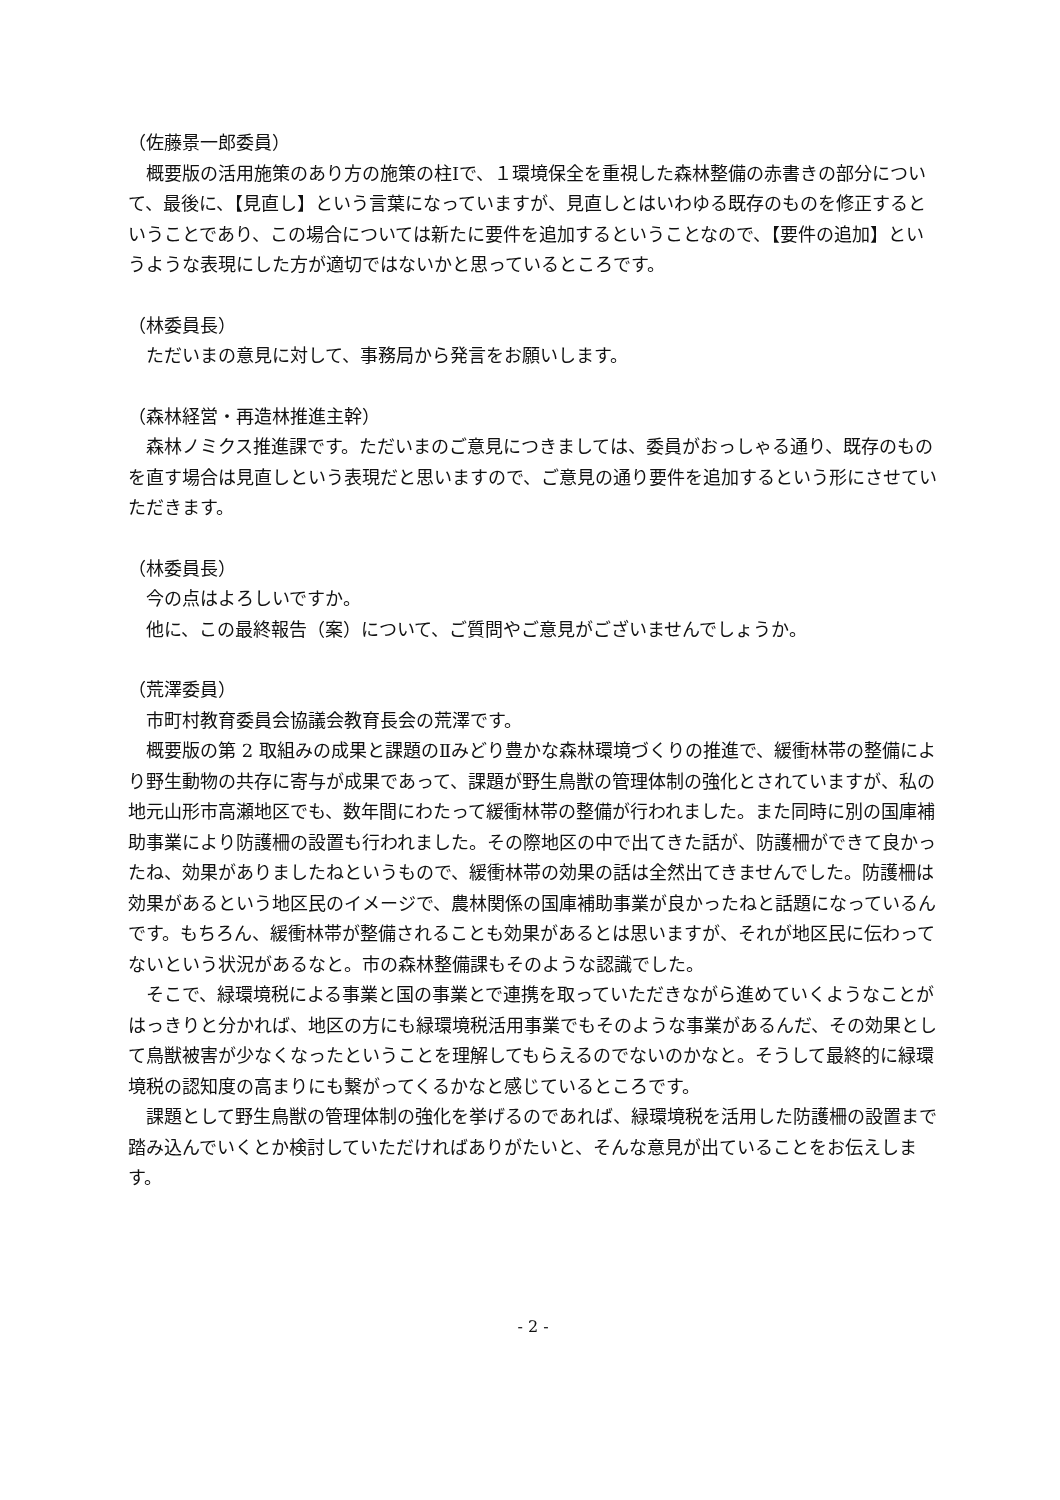（佐藤景一郎委員）
　概要版の活用施策のあり方の施策の柱Ⅰで、１環境保全を重視した森林整備の赤書きの部分について、最後に、【見直し】という言葉になっていますが、見直しとはいわゆる既存のものを修正するということであり、この場合については新たに要件を追加するということなので、【要件の追加】というような表現にした方が適切ではないかと思っているところです。
（林委員長）
　ただいまの意見に対して、事務局から発言をお願いします。
（森林経営・再造林推進主幹）
　森林ノミクス推進課です。ただいまのご意見につきましては、委員がおっしゃる通り、既存のものを直す場合は見直しという表現だと思いますので、ご意見の通り要件を追加するという形にさせていただきます。
（林委員長）
　今の点はよろしいですか。
　他に、この最終報告（案）について、ご質問やご意見がございませんでしょうか。
（荒澤委員）
　市町村教育委員会協議会教育長会の荒澤です。
　概要版の第 2 取組みの成果と課題のⅡみどり豊かな森林環境づくりの推進で、緩衝林帯の整備により野生動物の共存に寄与が成果であって、課題が野生鳥獣の管理体制の強化とされていますが、私の地元山形市高瀬地区でも、数年間にわたって緩衝林帯の整備が行われました。また同時に別の国庫補助事業により防護柵の設置も行われました。その際地区の中で出てきた話が、防護柵ができて良かったね、効果がありましたねというもので、緩衝林帯の効果の話は全然出てきませんでした。防護柵は効果があるという地区民のイメージで、農林関係の国庫補助事業が良かったねと話題になっているんです。もちろん、緩衝林帯が整備されることも効果があるとは思いますが、それが地区民に伝わってないという状況があるなと。市の森林整備課もそのような認識でした。
　そこで、緑環境税による事業と国の事業とで連携を取っていただきながら進めていくようなことがはっきりと分かれば、地区の方にも緑環境税活用事業でもそのような事業があるんだ、その効果として鳥獣被害が少なくなったということを理解してもらえるのでないのかなと。そうして最終的に緑環境税の認知度の高まりにも繋がってくるかなと感じているところです。
　課題として野生鳥獣の管理体制の強化を挙げるのであれば、緑環境税を活用した防護柵の設置まで踏み込んでいくとか検討していただければありがたいと、そんな意見が出ていることをお伝えします。
- 2 -